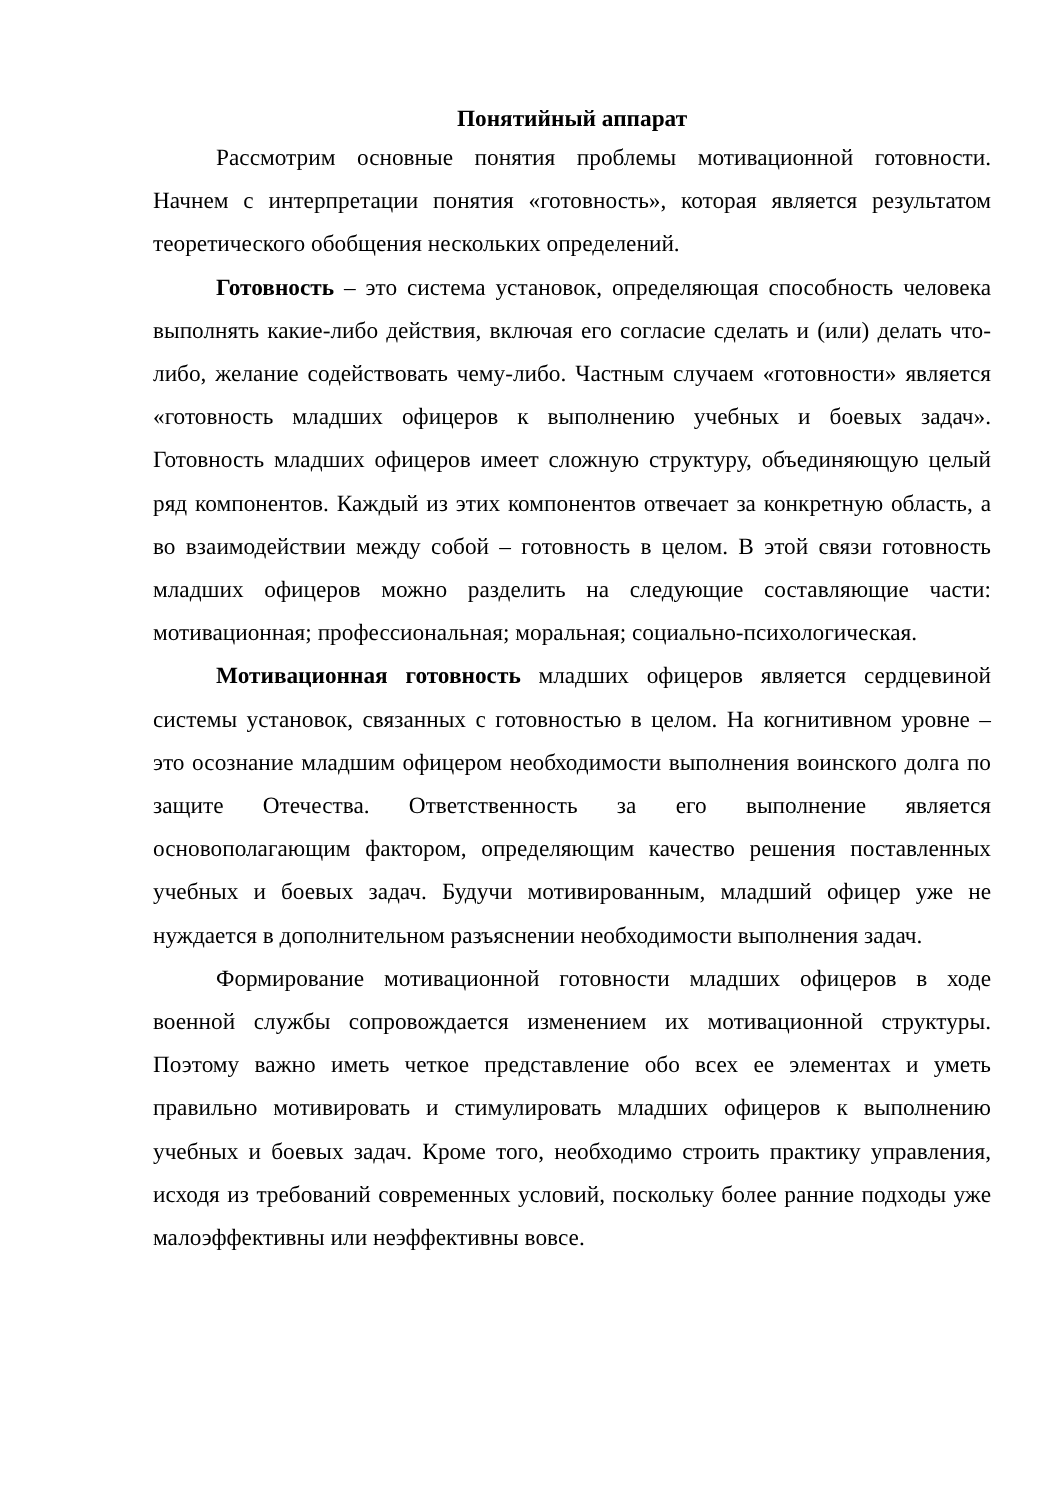Понятийный аппарат
Рассмотрим основные понятия проблемы мотивационной готовности. Начнем с интерпретации понятия «готовность», которая является результатом теоретического обобщения нескольких определений.
Готовность – это система установок, определяющая способность человека выполнять какие-либо действия, включая его согласие сделать и (или) делать что-либо, желание содействовать чему-либо. Частным случаем «готовности» является «готовность младших офицеров к выполнению учебных и боевых задач». Готовность младших офицеров имеет сложную структуру, объединяющую целый ряд компонентов. Каждый из этих компонентов отвечает за конкретную область, а во взаимодействии между собой – готовность в целом. В этой связи готовность младших офицеров можно разделить на следующие составляющие части: мотивационная; профессиональная; моральная; социально-психологическая.
Мотивационная готовность младших офицеров является сердцевиной системы установок, связанных с готовностью в целом. На когнитивном уровне – это осознание младшим офицером необходимости выполнения воинского долга по защите Отечества. Ответственность за его выполнение является основополагающим фактором, определяющим качество решения поставленных учебных и боевых задач. Будучи мотивированным, младший офицер уже не нуждается в дополнительном разъяснении необходимости выполнения задач.
Формирование мотивационной готовности младших офицеров в ходе военной службы сопровождается изменением их мотивационной структуры. Поэтому важно иметь четкое представление обо всех ее элементах и уметь правильно мотивировать и стимулировать младших офицеров к выполнению учебных и боевых задач. Кроме того, необходимо строить практику управления, исходя из требований современных условий, поскольку более ранние подходы уже малоэффективны или неэффективны вовсе.